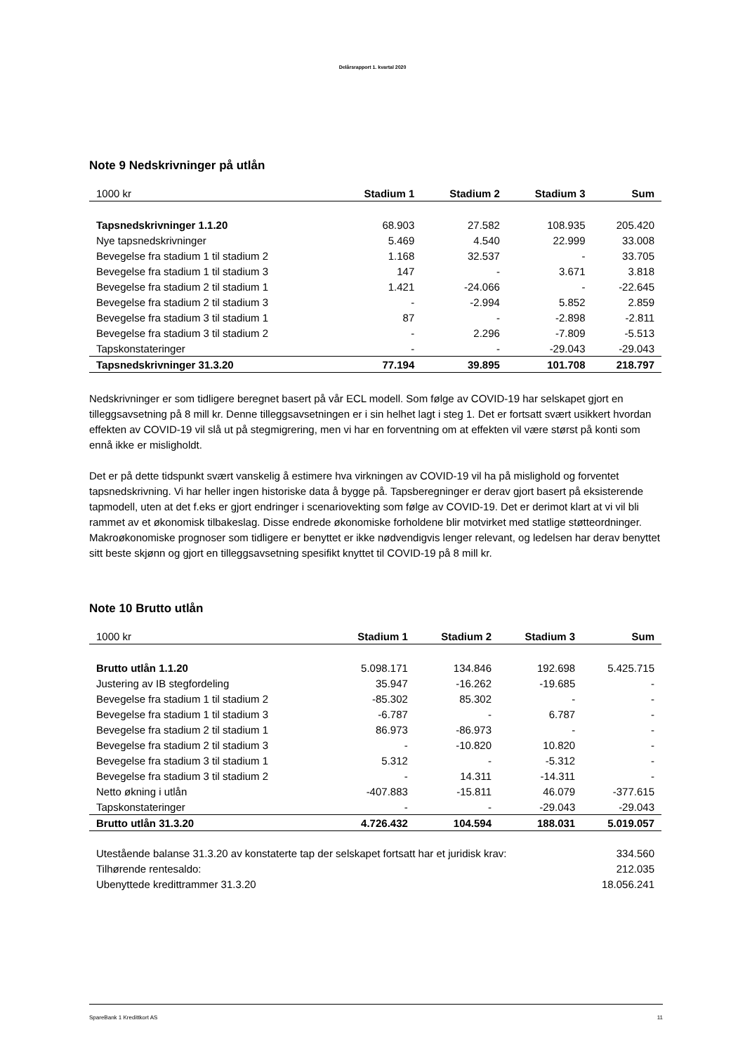Delårsrapport 1. kvartal 2020
Note 9 Nedskrivninger på utlån
| 1000 kr | Stadium 1 | Stadium 2 | Stadium 3 | Sum |
| --- | --- | --- | --- | --- |
| Tapsnedskrivninger 1.1.20 | 68.903 | 27.582 | 108.935 | 205.420 |
| Nye tapsnedskrivninger | 5.469 | 4.540 | 22.999 | 33.008 |
| Bevegelse fra stadium 1 til stadium 2 | 1.168 | 32.537 | - | 33.705 |
| Bevegelse fra stadium 1 til stadium 3 | 147 | - | 3.671 | 3.818 |
| Bevegelse fra stadium 2 til stadium 1 | 1.421 | -24.066 | - | -22.645 |
| Bevegelse fra stadium 2 til stadium 3 | - | -2.994 | 5.852 | 2.859 |
| Bevegelse fra stadium 3 til stadium 1 | 87 | - | -2.898 | -2.811 |
| Bevegelse fra stadium 3 til stadium 2 | - | 2.296 | -7.809 | -5.513 |
| Tapskonstateringer | - | - | -29.043 | -29.043 |
| Tapsnedskrivninger 31.3.20 | 77.194 | 39.895 | 101.708 | 218.797 |
Nedskrivninger er som tidligere beregnet basert på vår ECL modell. Som følge av COVID-19 har selskapet gjort en tilleggsavsetning på 8 mill kr. Denne tilleggsavsetningen er i sin helhet lagt i steg 1. Det er fortsatt svært usikkert hvordan effekten av COVID-19 vil slå ut på stegmigrering, men vi har en forventning om at effekten vil være størst på konti som ennå ikke er misligholdt.
Det er på dette tidspunkt svært vanskelig å estimere hva virkningen av COVID-19 vil ha på mislighold og forventet tapsnedskrivning. Vi har heller ingen historiske data å bygge på. Tapsberegninger er derav gjort basert på eksisterende tapmodell, uten at det f.eks er gjort endringer i scenariovekting som følge av COVID-19. Det er derimot klart at vi vil bli rammet av et økonomisk tilbakeslag. Disse endrede økonomiske forholdene blir motvirket med statlige støtteordninger. Makroøkonomiske prognoser som tidligere er benyttet er ikke nødvendigvis lenger relevant, og ledelsen har derav benyttet sitt beste skjønn og gjort en tilleggsavsetning spesifikt knyttet til COVID-19 på 8 mill kr.
Note 10 Brutto utlån
| 1000 kr | Stadium 1 | Stadium 2 | Stadium 3 | Sum |
| --- | --- | --- | --- | --- |
| Brutto utlån 1.1.20 | 5.098.171 | 134.846 | 192.698 | 5.425.715 |
| Justering av IB stegfordeling | 35.947 | -16.262 | -19.685 | - |
| Bevegelse fra stadium 1 til stadium 2 | -85.302 | 85.302 | - | - |
| Bevegelse fra stadium 1 til stadium 3 | -6.787 | - | 6.787 | - |
| Bevegelse fra stadium 2 til stadium 1 | 86.973 | -86.973 | - | - |
| Bevegelse fra stadium 2 til stadium 3 | - | -10.820 | 10.820 | - |
| Bevegelse fra stadium 3 til stadium 1 | 5.312 | - | -5.312 | - |
| Bevegelse fra stadium 3 til stadium 2 | - | 14.311 | -14.311 | - |
| Netto økning i utlån | -407.883 | -15.811 | 46.079 | -377.615 |
| Tapskonstateringer | - | - | -29.043 | -29.043 |
| Brutto utlån 31.3.20 | 4.726.432 | 104.594 | 188.031 | 5.019.057 |
| Utestående balanse 31.3.20 av konstaterte tap der selskapet fortsatt har et juridisk krav: | 334.560 |
| Tilhørende rentesaldo: | 212.035 |
| Ubenyttede kredittrammer 31.3.20 | 18.056.241 |
SpareBank 1 Kredittkort AS 11